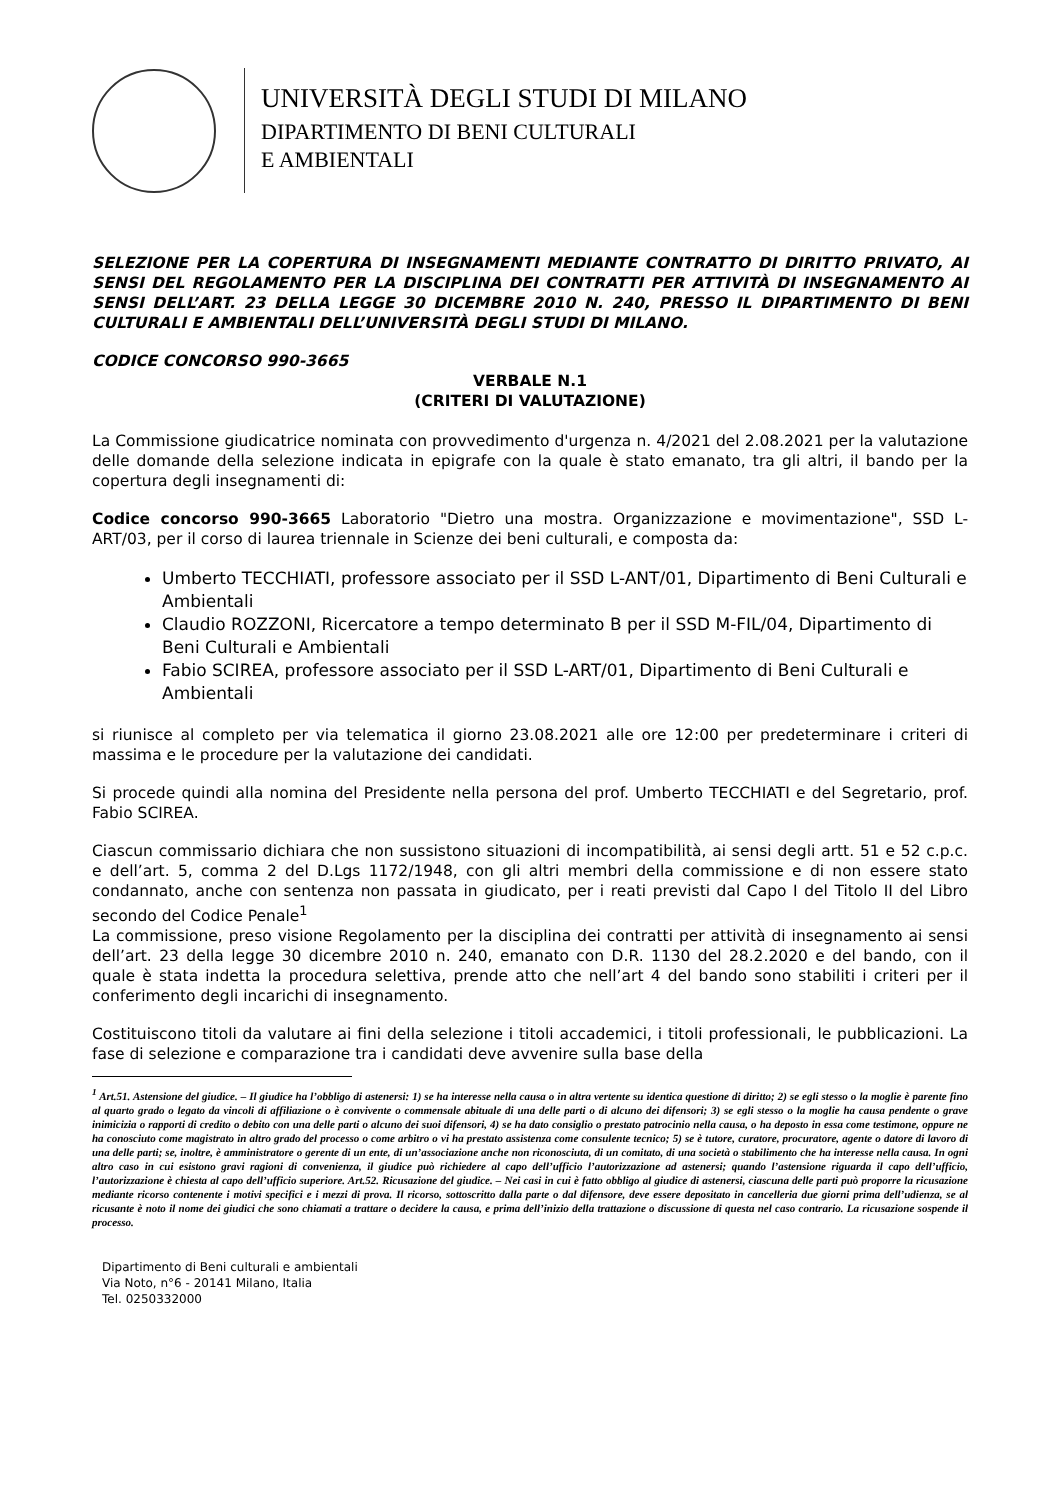UNIVERSITÀ DEGLI STUDI DI MILANO
DIPARTIMENTO DI BENI CULTURALI
E AMBIENTALI
SELEZIONE PER LA COPERTURA DI INSEGNAMENTI MEDIANTE CONTRATTO DI DIRITTO PRIVATO, AI SENSI DEL REGOLAMENTO PER LA DISCIPLINA DEI CONTRATTI PER ATTIVITÀ DI INSEGNAMENTO AI SENSI DELL’ART. 23 DELLA LEGGE 30 DICEMBRE 2010 N. 240, PRESSO IL DIPARTIMENTO DI BENI CULTURALI E AMBIENTALI DELL’UNIVERSITÀ DEGLI STUDI DI MILANO.
CODICE CONCORSO 990-3665
VERBALE N.1
(CRITERI DI VALUTAZIONE)
La Commissione giudicatrice nominata con provvedimento d'urgenza n. 4/2021 del 2.08.2021 per la valutazione delle domande della selezione indicata in epigrafe con la quale è stato emanato, tra gli altri, il bando per la copertura degli insegnamenti di:
Codice concorso 990-3665 Laboratorio "Dietro una mostra. Organizzazione e movimentazione", SSD L-ART/03, per il corso di laurea triennale in Scienze dei beni culturali, e composta da:
Umberto TECCHIATI, professore associato per il SSD L-ANT/01, Dipartimento di Beni Culturali e Ambientali
Claudio ROZZONI, Ricercatore a tempo determinato B per il SSD M-FIL/04, Dipartimento di Beni Culturali e Ambientali
Fabio SCIREA, professore associato per il SSD L-ART/01, Dipartimento di Beni Culturali e Ambientali
si riunisce al completo per via telematica il giorno 23.08.2021 alle ore 12:00 per predeterminare i criteri di massima e le procedure per la valutazione dei candidati.
Si procede quindi alla nomina del Presidente nella persona del prof. Umberto TECCHIATI e del Segretario, prof. Fabio SCIREA.
Ciascun commissario dichiara che non sussistono situazioni di incompatibilità, ai sensi degli artt. 51 e 52 c.p.c. e dell’art. 5, comma 2 del D.Lgs 1172/1948, con gli altri membri della commissione e di non essere stato condannato, anche con sentenza non passata in giudicato, per i reati previsti dal Capo I del Titolo II del Libro secondo del Codice Penale<sup>1</sup>
La commissione, preso visione Regolamento per la disciplina dei contratti per attività di insegnamento ai sensi dell’art. 23 della legge 30 dicembre 2010 n. 240, emanato con D.R. 1130 del 28.2.2020 e del bando, con il quale è stata indetta la procedura selettiva, prende atto che nell’art 4 del bando sono stabiliti i criteri per il conferimento degli incarichi di insegnamento.
Costituiscono titoli da valutare ai fini della selezione i titoli accademici, i titoli professionali, le pubblicazioni. La fase di selezione e comparazione tra i candidati deve avvenire sulla base della
<sup>1</sup> Art.51. Astensione del giudice. – Il giudice ha l’obbligo di astenersi: 1) se ha interesse nella causa o in altra vertente su identica questione di diritto; 2) se egli stesso o la moglie è parente fino al quarto grado o legato da vincoli di affiliazione o è convivente o commensale abituale di una delle parti o di alcuno dei difensori; 3) se egli stesso o la moglie ha causa pendente o grave inimicizia o rapporti di credito o debito con una delle parti o alcuno dei suoi difensori, 4) se ha dato consiglio o prestato patrocinio nella causa, o ha deposto in essa come testimone, oppure ne ha conosciuto come magistrato in altro grado del processo o come arbitro o vi ha prestato assistenza come consulente tecnico; 5) se è tutore, curatore, procuratore, agente o datore di lavoro di una delle parti; se, inoltre, è amministratore o gerente di un ente, di un’associazione anche non riconosciuta, di un comitato, di una società o stabilimento che ha interesse nella causa. In ogni altro caso in cui esistono gravi ragioni di convenienza, il giudice può richiedere al capo dell’ufficio l’autorizzazione ad astenersi; quando l’astensione riguarda il capo dell’ufficio, l’autorizzazione è chiesta al capo dell’ufficio superiore. Art.52. Ricusazione del giudice. – Nei casi in cui è fatto obbligo al giudice di astenersi, ciascuna delle parti può proporre la ricusazione mediante ricorso contenente i motivi specifici e i mezzi di prova. Il ricorso, sottoscritto dalla parte o dal difensore, deve essere depositato in cancelleria due giorni prima dell’udienza, se al ricusante è noto il nome dei giudici che sono chiamati a trattare o decidere la causa, e prima dell’inizio della trattazione o discussione di questa nel caso contrario. La ricusazione sospende il processo.
Dipartimento di Beni culturali e ambientali
Via Noto, n°6 - 20141 Milano, Italia
Tel. 0250332000